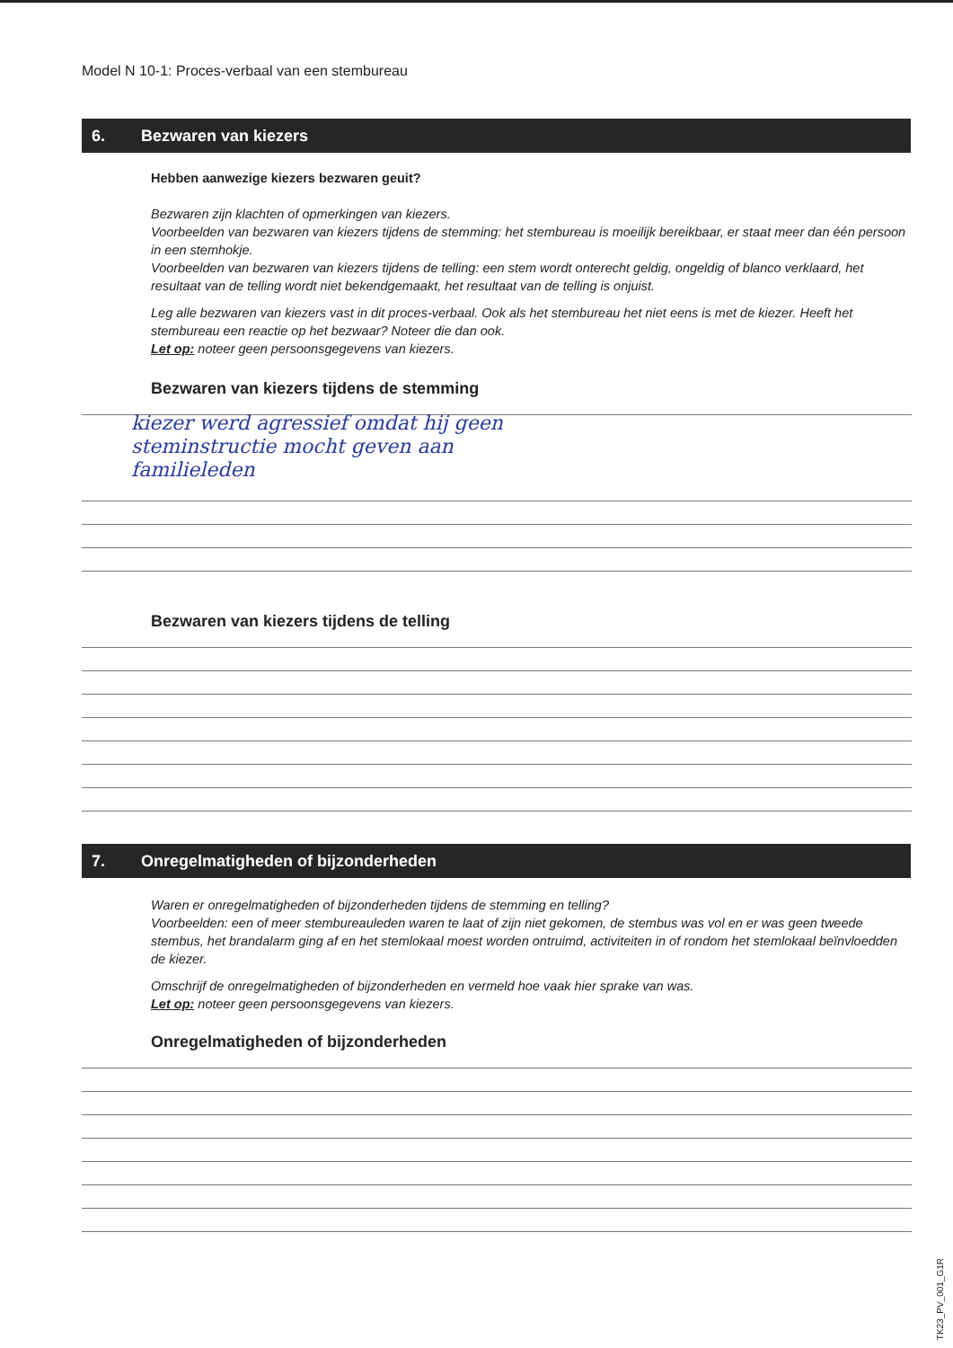Model N 10-1: Proces-verbaal van een stembureau
6. Bezwaren van kiezers
Hebben aanwezige kiezers bezwaren geuit?
Bezwaren zijn klachten of opmerkingen van kiezers.
Voorbeelden van bezwaren van kiezers tijdens de stemming: het stembureau is moeilijk bereikbaar, er staat meer dan één persoon in een stemhokje.
Voorbeelden van bezwaren van kiezers tijdens de telling: een stem wordt onterecht geldig, ongeldig of blanco verklaard, het resultaat van de telling wordt niet bekendgemaakt, het resultaat van de telling is onjuist.
Leg alle bezwaren van kiezers vast in dit proces-verbaal. Ook als het stembureau het niet eens is met de kiezer. Heeft het stembureau een reactie op het bezwaar? Noteer die dan ook.
Let op: noteer geen persoonsgegevens van kiezers.
Bezwaren van kiezers tijdens de stemming
kiezer werd agressief omdat hij geen
steminstructie mocht geven aan
familieleden
Bezwaren van kiezers tijdens de telling
7. Onregelmatigheden of bijzonderheden
Waren er onregelmatigheden of bijzonderheden tijdens de stemming en telling?
Voorbeelden: een of meer stembureauleden waren te laat of zijn niet gekomen, de stembus was vol en er was geen tweede stembus, het brandalarm ging af en het stemlokaal moest worden ontruimd, activiteiten in of rondom het stemlokaal beïnvloedden de kiezer.
Omschrijf de onregelmatigheden of bijzonderheden en vermeld hoe vaak hier sprake van was.
Let op: noteer geen persoonsgegevens van kiezers.
Onregelmatigheden of bijzonderheden
TK23_PV_001_G1R